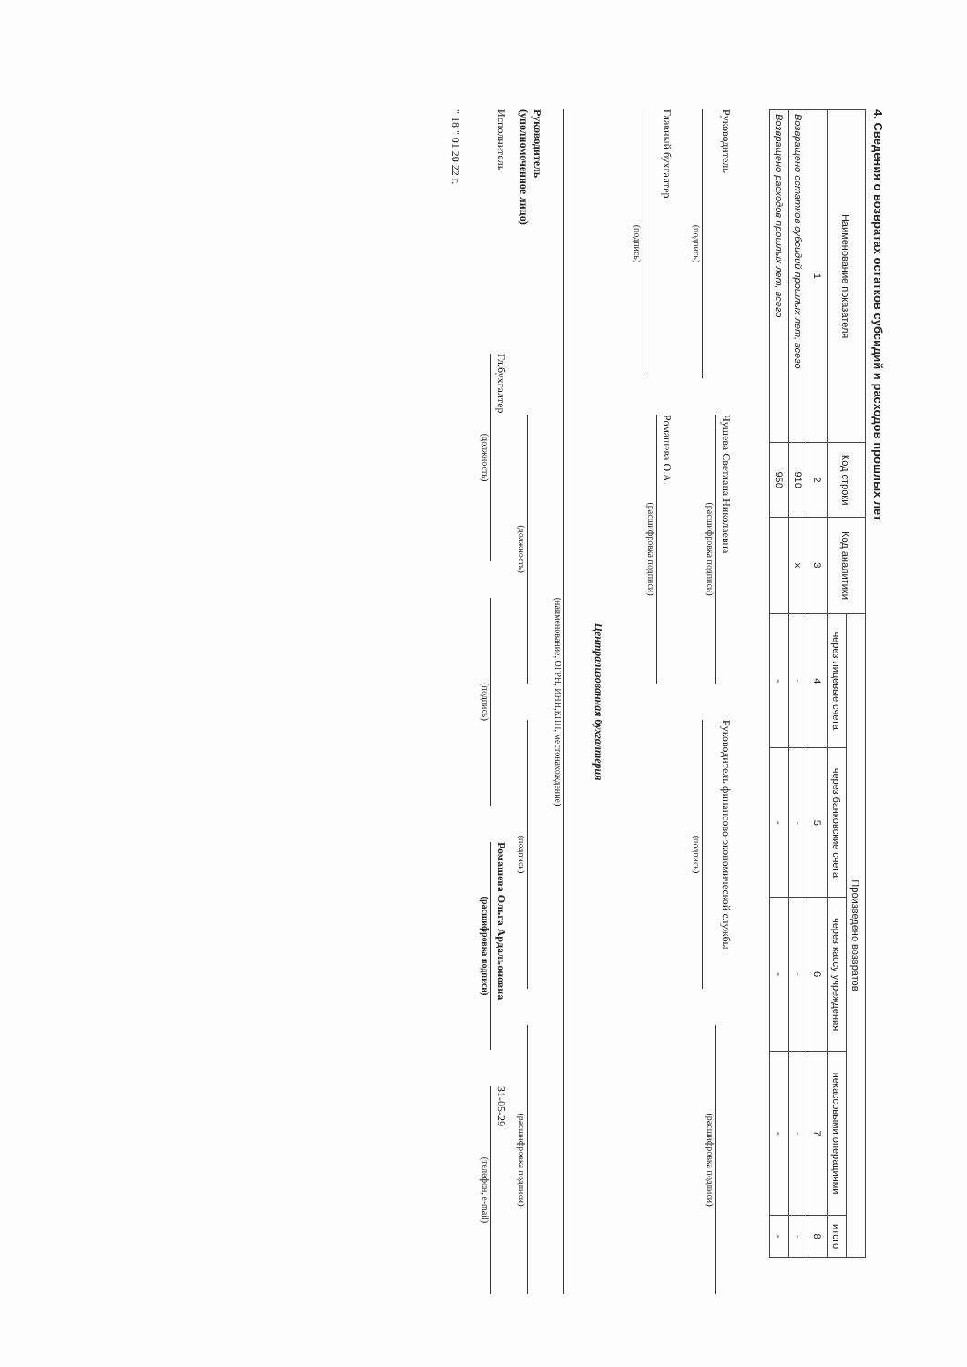4. Сведения о возвратах остатков субсидий и расходов прошлых лет
| Наименование показателя | Код строки | Код аналитики | Произведено возвратов | | | | |
| --- | --- | --- | --- | --- | --- | --- | --- |
| | | | через лицевые счета | через банковские счета | через кассу учреждения | некассовыми операциями | итого |
| 1 | 2 | 3 | 4 | 5 | 6 | 7 | 8 |
| Возвращено остатков субсидий прошлых лет, всего | 910 | x | - | - | - | - | - |
| Возвращено расходов прошлых лет, всего | 950 | | - | - | - | - | - |
Руководитель
(подпись)
Чушева Светлана Николаевна
(расшифровка подписи)
Руководитель финансово-экономической службы
(подпись)
(расшифровка подписи)
Главный бухгалтер
(подпись)
Ромашева О.А.
(расшифровка подписи)
Централизованная бухгалтерия
(наименование, ОГРН, ИНН,КПП, местонахождение)
Руководитель
(уполномоченное лицо)
(должность)
(подпись)
(расшифровка подписи)
Исполнитель
Гл.бухгалтер
(должность)
(подпись)
Ромашева Ольга Ардальоновна
(расшифровка подписи)
31-05-29
(телефон, e-mail)
" 18 " 01 20 22 г.